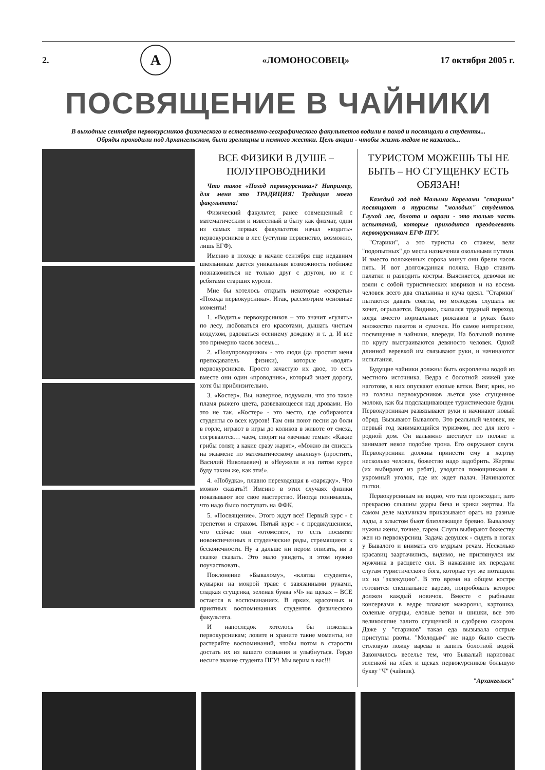2. А «ЛОМОНОСОВЕЦ» 17 октября 2005 г.
ПОСВЯЩЕНИЕ В ЧАЙНИКИ
В выходные сентября первокурсников физического и естественно-географического факультетов водили в поход и посвящали в студенты...
Обряды проходили под Архангельском, были зрелищны и немного жестки. Цель акции - чтобы жизнь медом не казалась...
ВСЕ ФИЗИКИ В ДУШЕ – ПОЛУПРОВОДНИКИ
Что такое «Поход первокурсника»? Например, для меня это ТРАДИЦИЯ! Традиция моего факультета!
Физический факультет, ранее совмещенный с математическим и известный в быту как физмат, один из самых первых факультетов начал «водить» первокурсников в лес (уступив первенство, возможно, лишь ЕГФ).
Именно в походе в начале сентября еще недавним школьникам дается уникальная возможность поближе познакомиться не только друг с другом, но и с ребятами старших курсов.
Мне бы хотелось открыть некоторые «секреты» «Похода первокурсника». Итак, рассмотрим основные моменты!
1. «Водить» первокурсников – это значит «гулять» по лесу, любоваться его красотами, дышать чистым воздухом, радоваться осеннему дождику и т. д. И все это примерно часов восемь...
2. «Полупроводники» - это люди (да простит меня преподаватель физики), которые «водят» первокурсников. Просто зачастую их двое, то есть вместе они один «проводник», который знает дорогу, хотя бы приблизительно.
3. «Костер». Вы, наверное, подумали, что это такое пламя рыжего цвета, развевающееся над дровами. Но это не так. «Костер» - это место, где собираются студенты со всех курсов! Там они поют песни до боли в горле, играют в игры до коликов в животе от смеха, согреваются… чаем, спорят на «вечные темы»: «Какие грибы солят, а какие сразу жарят», «Можно ли списать на экзамене по математическому анализу» (простите, Василий Николаевич) и «Неужели я на пятом курсе буду таким же, как эти!».
4. «Побудка», плавно переходящая в «зарядку». Что можно сказать?! Именно в этих случаях физики показывают все свое мастерство. Иногда понимаешь, что надо было поступать на ФФК.
5. «Посвящение». Этого ждут все! Первый курс - с трепетом и страхом. Пятый курс - с предвкушением, что сейчас они «отомстят», то есть посвятят новоиспеченных в студенческие ряды, стремящиеся к бесконечности. Ну а дальше ни пером описать, ни в сказке сказать. Это мало увидеть, в этом нужно поучаствовать.
Поклонение «Бывалому», «клятва студента», кувырки на мокрой траве с завязанными руками, сладкая сгущенка, зеленая буква «Ч» на щеках – ВСЕ остается в воспоминаниях. В ярких, красочных и приятных воспоминаниях студентов физического факультета.
И напоследок хотелось бы пожелать первокурсникам; ловите и храните такие моменты, не растеряйте воспоминаний, чтобы потом в старости достать их из вашего сознания и улыбнуться. Гордо несите звание студента ПГУ! Мы верим в вас!!!
ТУРИСТОМ МОЖЕШЬ ТЫ НЕ БЫТЬ – НО СГУЩЕНКУ ЕСТЬ ОБЯЗАН!
Каждый год под Малыми Корелами "старики" посвящают в туристы "молодых" студентов. Глухой лес, болота и овраги - это только часть испытаний, которые приходится преодолевать первокурсникам ЕГФ ПГУ.
"Старики", а это туристы со стажем, вели "подопытных" до места назначения окольными путями. И вместо положенных сорока минут они брели часов пять. И вот долгожданная поляна. Надо ставить палатки и разводить костры. Выясняется, девочки не взяли с собой туристических ковриков и на восемь человек всего два спальника и куча одеял. "Старики" пытаются давать советы, но молодежь слушать не хочет, огрызается. Видимо, сказался трудный переход, когда вместо нормальных рюкзаков в руках было множество пакетов и сумочек. Но самое интересное, посвящение в чайники, впереди. На большой поляне по кругу выстраиваются девяносто человек. Одной длинной веревкой им связывают руки, и начинаются испытания.
Будущие чайники должны быть окроплены водой из местного источника. Ведра с болотной жижей уже наготове, в них опускают еловые ветки. Визг, крик, но на головы первокурсников льется уже сгущенное молоко, как бы подслащивающее туристические будни. Первокурсникам развязывают руки и начинают новый обряд. Вызывают Бывалого. Это реальный человек, не первый год занимающийся туризмом, лес для него - родной дом. Он вальяжно шествует по поляне и занимает некое подобие трона. Его окружают слуги. Первокурсники должны принести ему в жертву несколько человек, божество надо задобрить. Жертвы (их выбирают из ребят), уводятся помощниками в укромный уголок, где их ждет палач. Начинаются пытки.
Первокурсникам не видно, что там происходит, зато прекрасно слышны удары бича и крики жертвы. На самом деле мальчикам приказывают орать на разные лады, а хлыстом бьют близлежащее бревно. Бывалому нужны жены, точнее, гарем. Слуги выбирают божеству жен из первокурсниц. Задача девушек - сидеть в ногах у Бывалого и внимать его мудрым речам. Несколько красавиц заартачились, видимо, не приглянулся им мужчина в расцвете сил. В наказание их передали слугам туристического бога, которые тут же потащили их на "экзекуцию". В это время на общем костре готовится специальное варево, попробовать которое должен каждый новичок. Вместе с рыбными консервами в ведре плавают макароны, картошка, соленые огурцы, еловые ветки и шишки, все это великолепие залито сгущенкой и сдобрено сахаром. Даже у "стариков" такая еда вызывала острые приступы рвоты. "Молодым" же надо было съесть столовую ложку варева и запить болотной водой. Закончилось веселье тем, что Бывалый нарисовал зеленкой на лбах и щеках первокурсников большую букву "Ч" (чайник).
"Архангельск"